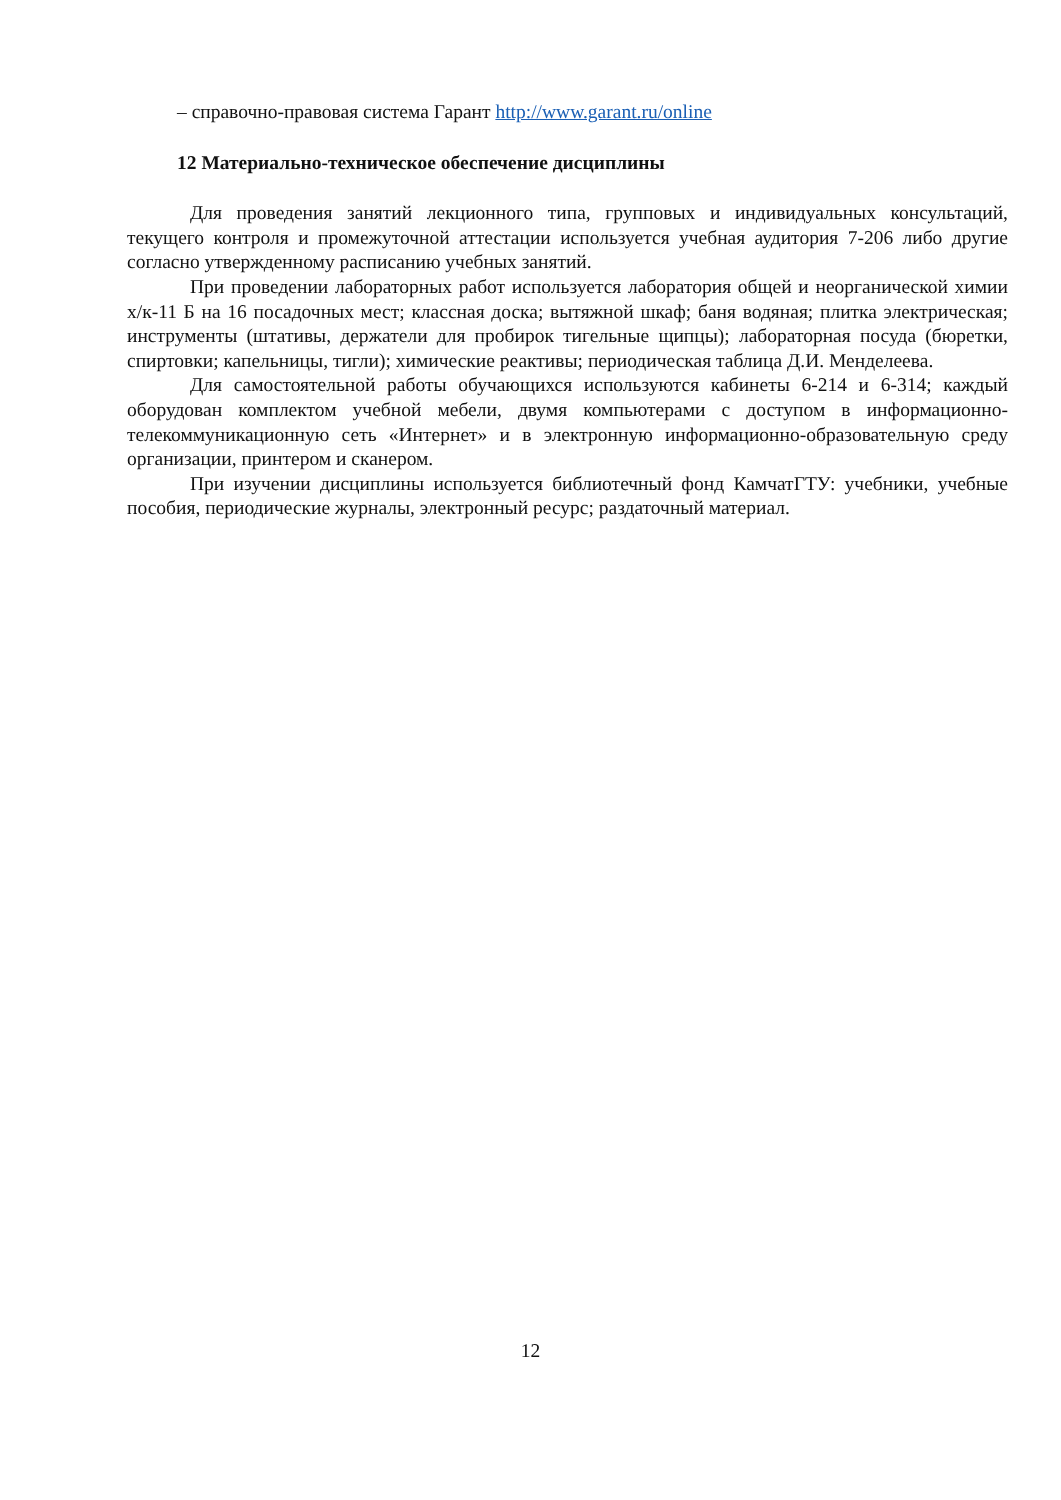– справочно-правовая система Гарант http://www.garant.ru/online
12 Материально-техническое обеспечение дисциплины
Для проведения занятий лекционного типа, групповых и индивидуальных консультаций, текущего контроля и промежуточной аттестации используется учебная аудитория 7-206 либо другие согласно утвержденному расписанию учебных занятий.
При проведении лабораторных работ используется лаборатория общей и неорганической химии х/к-11 Б на 16 посадочных мест; классная доска; вытяжной шкаф; баня водяная; плитка электрическая; инструменты (штативы, держатели для пробирок тигельные щипцы); лабораторная посуда (бюретки, спиртовки; капельницы, тигли); химические реактивы; периодическая таблица Д.И. Менделеева.
Для самостоятельной работы обучающихся используются кабинеты 6-214 и 6-314; каждый оборудован комплектом учебной мебели, двумя компьютерами с доступом в информационно-телекоммуникационную сеть «Интернет» и в электронную информационно-образовательную среду организации, принтером и сканером.
При изучении дисциплины используется библиотечный фонд КамчатГТУ: учебники, учебные пособия, периодические журналы, электронный ресурс; раздаточный материал.
12